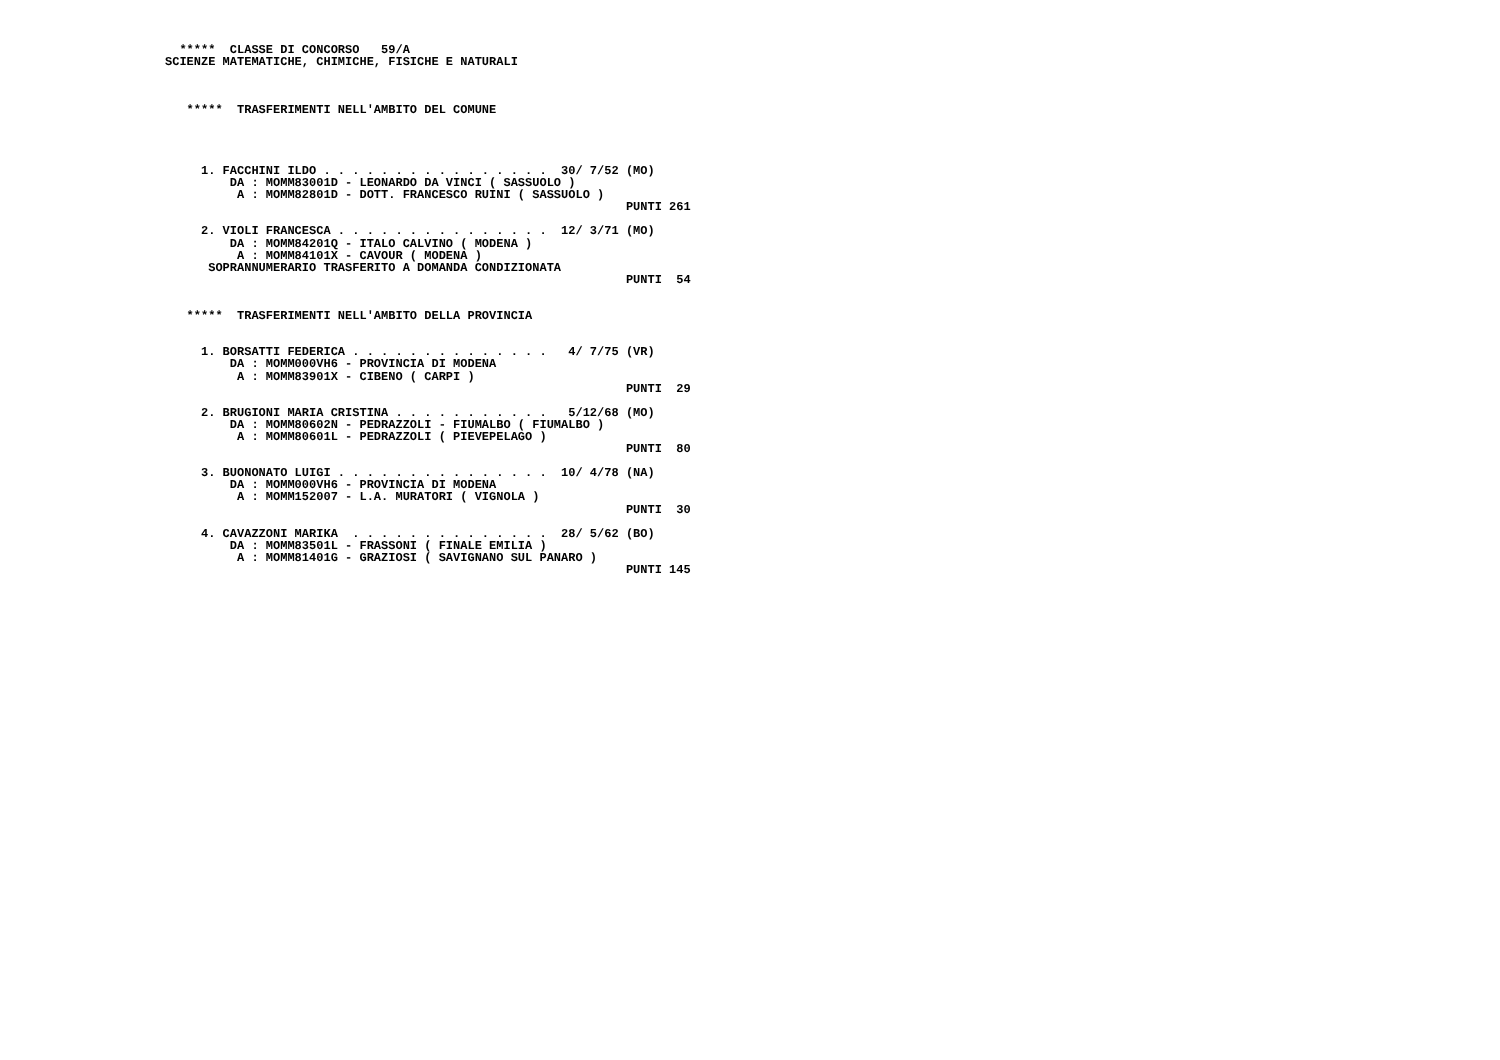*****  CLASSE DI CONCORSO   59/A
SCIENZE MATEMATICHE, CHIMICHE, FISICHE E NATURALI



   *****  TRASFERIMENTI NELL'AMBITO DEL COMUNE




     1. FACCHINI ILDO . . . . . . . . . . . . . . . .  30/ 7/52 (MO)
         DA : MOMM83001D - LEONARDO DA VINCI ( SASSUOLO )
          A : MOMM82801D - DOTT. FRANCESCO RUINI ( SASSUOLO )
                                                                PUNTI 261

     2. VIOLI FRANCESCA . . . . . . . . . . . . . . .  12/ 3/71 (MO)
         DA : MOMM84201Q - ITALO CALVINO ( MODENA )
          A : MOMM84101X - CAVOUR ( MODENA )
      SOPRANNUMERARIO TRASFERITO A DOMANDA CONDIZIONATA
                                                                PUNTI  54


   *****  TRASFERIMENTI NELL'AMBITO DELLA PROVINCIA


     1. BORSATTI FEDERICA . . . . . . . . . . . . . .   4/ 7/75 (VR)
         DA : MOMM000VH6 - PROVINCIA DI MODENA
          A : MOMM83901X - CIBENO ( CARPI )
                                                                PUNTI  29

     2. BRUGIONI MARIA CRISTINA . . . . . . . . . . .   5/12/68 (MO)
         DA : MOMM80602N - PEDRAZZOLI - FIUMALBO ( FIUMALBO )
          A : MOMM80601L - PEDRAZZOLI ( PIEVEPELAGO )
                                                                PUNTI  80

     3. BUONONATO LUIGI . . . . . . . . . . . . . . .  10/ 4/78 (NA)
         DA : MOMM000VH6 - PROVINCIA DI MODENA
          A : MOMM152007 - L.A. MURATORI ( VIGNOLA )
                                                                PUNTI  30

     4. CAVAZZONI MARIKA  . . . . . . . . . . . . . .  28/ 5/62 (BO)
         DA : MOMM83501L - FRASSONI ( FINALE EMILIA )
          A : MOMM81401G - GRAZIOSI ( SAVIGNANO SUL PANARO )
                                                                PUNTI 145